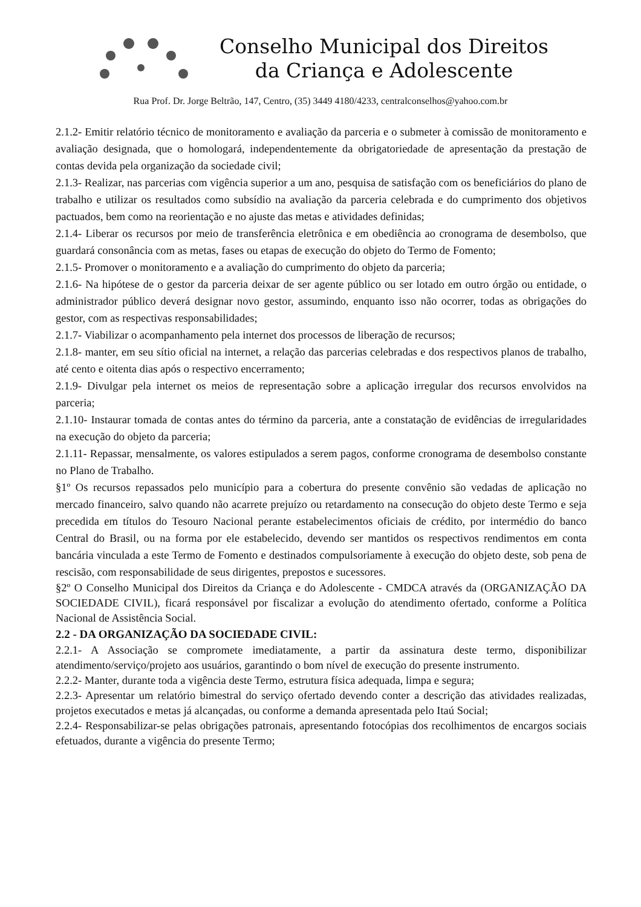Conselho Municipal dos Direitos
da Criança e Adolescente
Rua Prof. Dr. Jorge Beltrão, 147, Centro, (35) 3449 4180/4233, centralconselhos@yahoo.com.br
2.1.2- Emitir relatório técnico de monitoramento e avaliação da parceria e o submeter à comissão de monitoramento e avaliação designada, que o homologará, independentemente da obrigatoriedade de apresentação da prestação de contas devida pela organização da sociedade civil;
2.1.3- Realizar, nas parcerias com vigência superior a um ano, pesquisa de satisfação com os beneficiários do plano de trabalho e utilizar os resultados como subsídio na avaliação da parceria celebrada e do cumprimento dos objetivos pactuados, bem como na reorientação e no ajuste das metas e atividades definidas;
2.1.4- Liberar os recursos por meio de transferência eletrônica e em obediência ao cronograma de desembolso, que guardará consonância com as metas, fases ou etapas de execução do objeto do Termo de Fomento;
2.1.5- Promover o monitoramento e a avaliação do cumprimento do objeto da parceria;
2.1.6- Na hipótese de o gestor da parceria deixar de ser agente público ou ser lotado em outro órgão ou entidade, o administrador público deverá designar novo gestor, assumindo, enquanto isso não ocorrer, todas as obrigações do gestor, com as respectivas responsabilidades;
2.1.7- Viabilizar o acompanhamento pela internet dos processos de liberação de recursos;
2.1.8- manter, em seu sítio oficial na internet, a relação das parcerias celebradas e dos respectivos planos de trabalho, até cento e oitenta dias após o respectivo encerramento;
2.1.9- Divulgar pela internet os meios de representação sobre a aplicação irregular dos recursos envolvidos na parceria;
2.1.10- Instaurar tomada de contas antes do término da parceria, ante a constatação de evidências de irregularidades na execução do objeto da parceria;
2.1.11- Repassar, mensalmente, os valores estipulados a serem pagos, conforme cronograma de desembolso constante no Plano de Trabalho.
§1º Os recursos repassados pelo município para a cobertura do presente convênio são vedadas de aplicação no mercado financeiro, salvo quando não acarrete prejuízo ou retardamento na consecução do objeto deste Termo e seja precedida em títulos do Tesouro Nacional perante estabelecimentos oficiais de crédito, por intermédio do banco Central do Brasil, ou na forma por ele estabelecido, devendo ser mantidos os respectivos rendimentos em conta bancária vinculada a este Termo de Fomento e destinados compulsoriamente à execução do objeto deste, sob pena de rescisão, com responsabilidade de seus dirigentes, prepostos e sucessores.
§2º O Conselho Municipal dos Direitos da Criança e do Adolescente - CMDCA através da (ORGANIZAÇÃO DA SOCIEDADE CIVIL), ficará responsável por fiscalizar a evolução do atendimento ofertado, conforme a Política Nacional de Assistência Social.
2.2 - DA ORGANIZAÇÃO DA SOCIEDADE CIVIL:
2.2.1- A Associação se compromete imediatamente, a partir da assinatura deste termo, disponibilizar atendimento/serviço/projeto aos usuários, garantindo o bom nível de execução do presente instrumento.
2.2.2- Manter, durante toda a vigência deste Termo, estrutura física adequada, limpa e segura;
2.2.3- Apresentar um relatório bimestral do serviço ofertado devendo conter a descrição das atividades realizadas, projetos executados e metas já alcançadas, ou conforme a demanda apresentada pelo Itaú Social;
2.2.4- Responsabilizar-se pelas obrigações patronais, apresentando fotocópias dos recolhimentos de encargos sociais efetuados, durante a vigência do presente Termo;